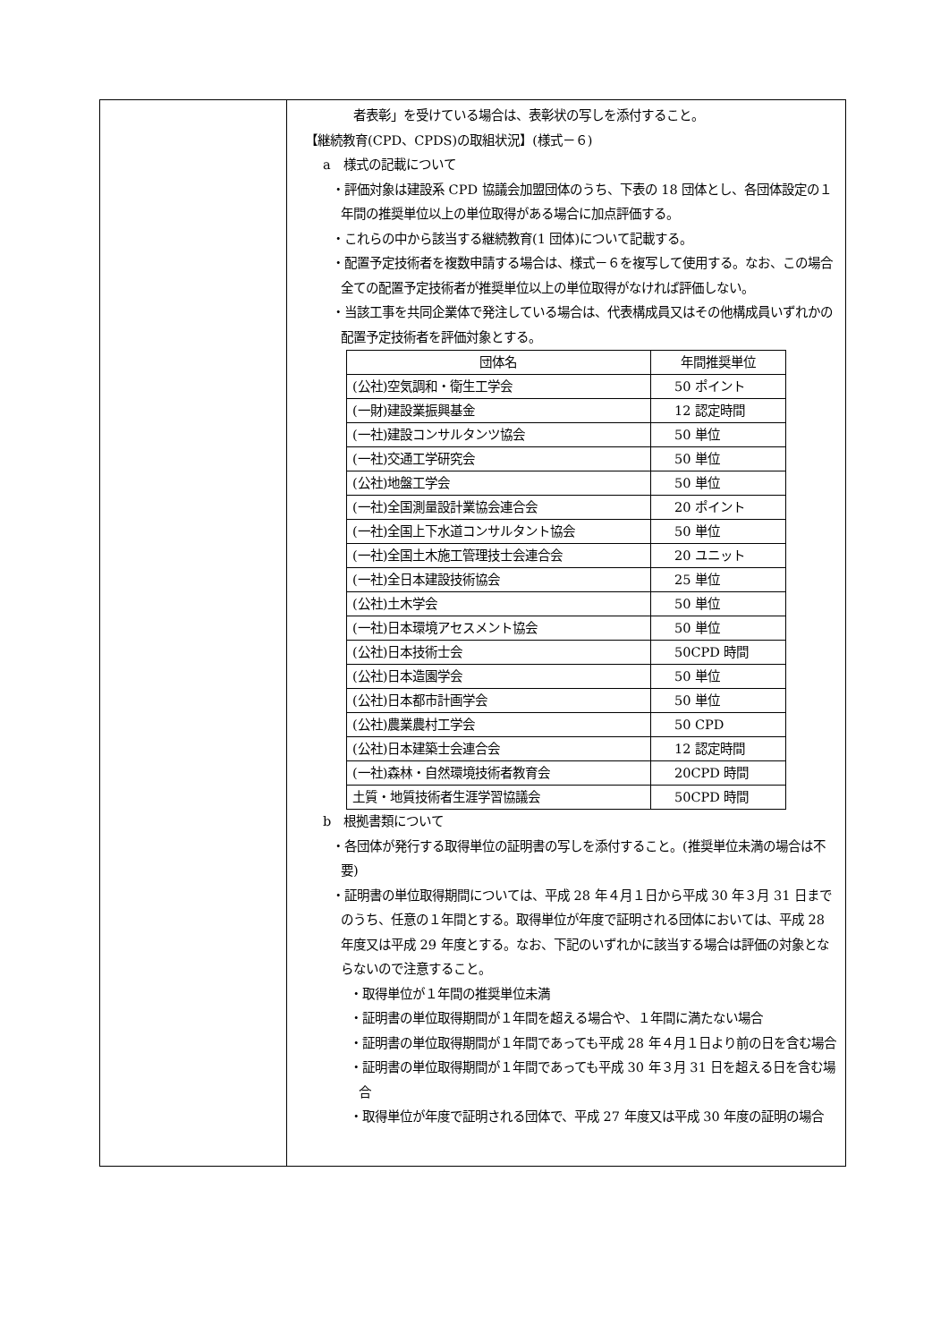| | 者表彰」を受けている場合は、表彰状の写しを添付すること。 【継続教育(CPD、CPDS)の取組状況】(様式－６) a 様式の記載について ・評価対象は建設系 CPD 協議会加盟団体のうち、下表の 18 団体とし、各団体設定の１年間の推奨単位以上の単位取得がある場合に加点評価する。 ・これらの中から該当する継続教育(1 団体)について記載する。 ・配置予定技術者を複数申請する場合は、様式－６を複写して使用する。なお、この場合全ての配置予定技術者が推奨単位以上の単位取得がなければ評価しない。 ・当該工事を共同企業体で発注している場合は、代表構成員又はその他構成員いずれかの配置予定技術者を評価対象とする。 / 団体名 / 年間推奨単位 / / --- / --- / / (公社)空気調和・衛生工学会 / 50 ポイント / / (一財)建設業振興基金 / 12 認定時間 / / (一社)建設コンサルタンツ協会 / 50 単位 / / (一社)交通工学研究会 / 50 単位 / / (公社)地盤工学会 / 50 単位 / / (一社)全国測量設計業協会連合会 / 20 ポイント / / (一社)全国上下水道コンサルタント協会 / 50 単位 / / (一社)全国土木施工管理技士会連合会 / 20 ユニット / / (一社)全日本建設技術協会 / 25 単位 / / (公社)土木学会 / 50 単位 / / (一社)日本環境アセスメント協会 / 50 単位 / / (公社)日本技術士会 / 50CPD 時間 / / (公社)日本造園学会 / 50 単位 / / (公社)日本都市計画学会 / 50 単位 / / (公社)農業農村工学会 / 50 CPD / / (公社)日本建築士会連合会 / 12 認定時間 / / (一社)森林・自然環境技術者教育会 / 20CPD 時間 / / 土質・地質技術者生涯学習協議会 / 50CPD 時間 / b 根拠書類について ・各団体が発行する取得単位の証明書の写しを添付すること。(推奨単位未満の場合は不要) ・証明書の単位取得期間については、平成 28 年４月１日から平成 30 年３月 31 日までのうち、任意の１年間とする。取得単位が年度で証明される団体においては、平成 28 年度又は平成 29 年度とする。なお、下記のいずれかに該当する場合は評価の対象とならないので注意すること。 ・取得単位が１年間の推奨単位未満 ・証明書の単位取得期間が１年間を超える場合や、１年間に満たない場合 ・証明書の単位取得期間が１年間であっても平成 28 年４月１日より前の日を含む場合 ・証明書の単位取得期間が１年間であっても平成 30 年３月 31 日を超える日を含む場合 ・取得単位が年度で証明される団体で、平成 27 年度又は平成 30 年度の証明の場合 |